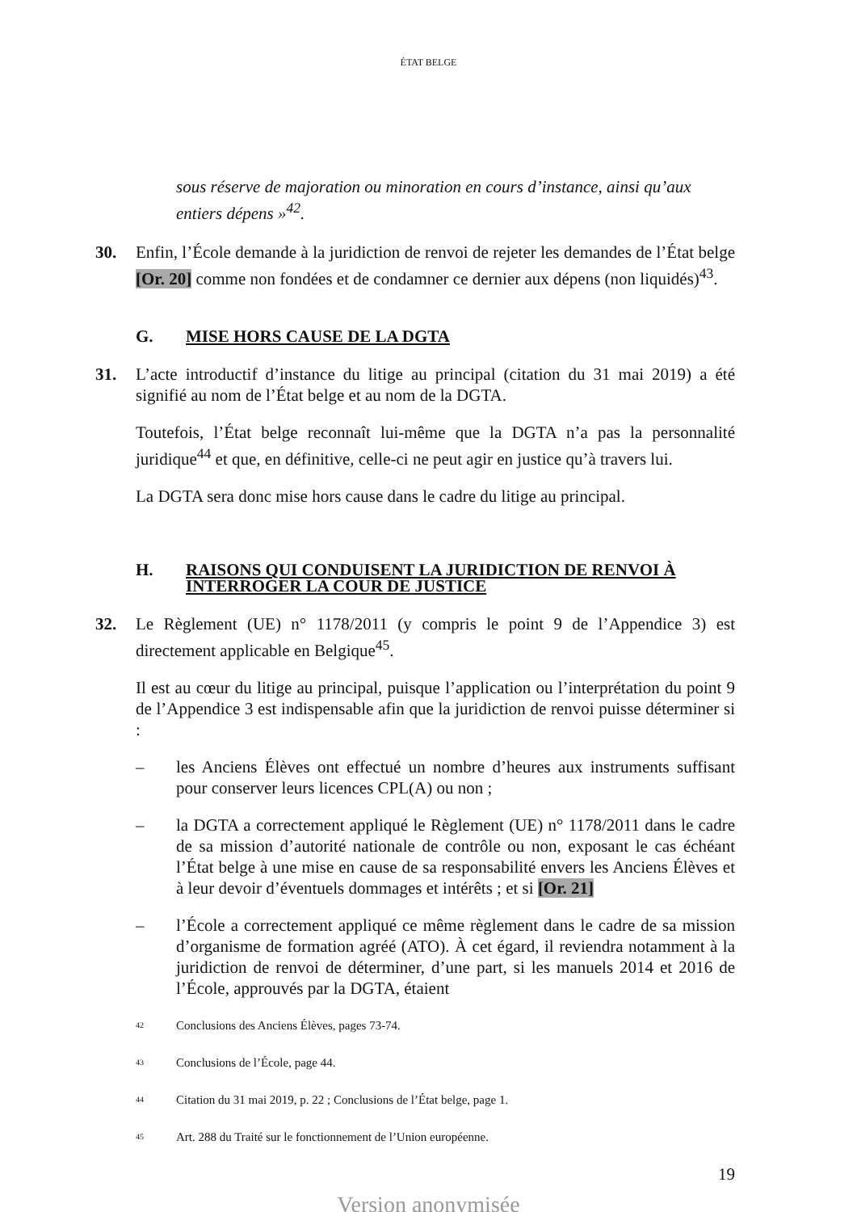ÉTAT BELGE
sous réserve de majoration ou minoration en cours d’instance, ainsi qu’aux entiers dépens »<sup>42</sup>.
30. Enfin, l’École demande à la juridiction de renvoi de rejeter les demandes de l’État belge [Or. 20] comme non fondées et de condamner ce dernier aux dépens (non liquidés)<sup>43</sup>.
G. MISE HORS CAUSE DE LA DGTA
31. L’acte introductif d’instance du litige au principal (citation du 31 mai 2019) a été signifié au nom de l’État belge et au nom de la DGTA.
Toutefois, l’État belge reconnaît lui-même que la DGTA n’a pas la personnalité juridique<sup>44</sup> et que, en définitive, celle-ci ne peut agir en justice qu’à travers lui.
La DGTA sera donc mise hors cause dans le cadre du litige au principal.
H. RAISONS QUI CONDUISENT LA JURIDICTION DE RENVOI À INTERROGER LA COUR DE JUSTICE
32. Le Règlement (UE) n° 1178/2011 (y compris le point 9 de l’Appendice 3) est directement applicable en Belgique<sup>45</sup>.
Il est au cœur du litige au principal, puisque l’application ou l’interprétation du point 9 de l’Appendice 3 est indispensable afin que la juridiction de renvoi puisse déterminer si :
– les Anciens Élèves ont effectué un nombre d’heures aux instruments suffisant pour conserver leurs licences CPL(A) ou non ;
– la DGTA a correctement appliqué le Règlement (UE) n° 1178/2011 dans le cadre de sa mission d’autorité nationale de contrôle ou non, exposant le cas échéant l’État belge à une mise en cause de sa responsabilité envers les Anciens Élèves et à leur devoir d’éventuels dommages et intérêts ; et si [Or. 21]
– l’École a correctement appliqué ce même règlement dans le cadre de sa mission d’organisme de formation agréé (ATO). À cet égard, il reviendra notamment à la juridiction de renvoi de déterminer, d’une part, si les manuels 2014 et 2016 de l’École, approuvés par la DGTA, étaient
<sup>42</sup> Conclusions des Anciens Élèves, pages 73-74.
<sup>43</sup> Conclusions de l’École, page 44.
<sup>44</sup> Citation du 31 mai 2019, p. 22 ; Conclusions de l’État belge, page 1.
<sup>45</sup> Art. 288 du Traité sur le fonctionnement de l’Union européenne.
19
Version anonymisée